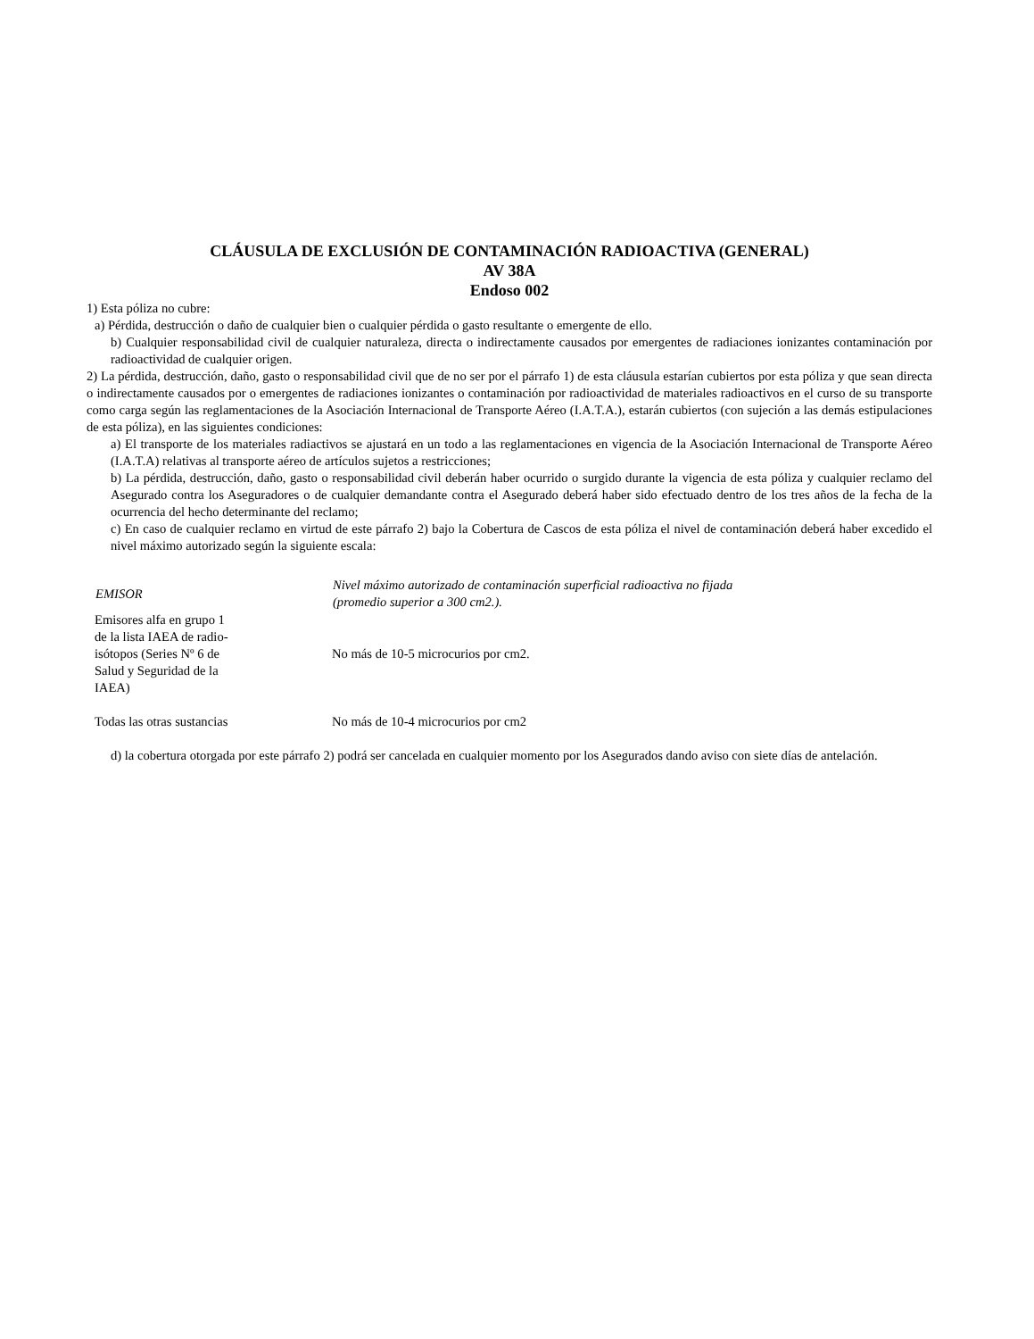CLÁUSULA DE EXCLUSIÓN DE CONTAMINACIÓN RADIOACTIVA (GENERAL)
AV 38A
Endoso 002
1) Esta póliza no cubre:
a) Pérdida, destrucción o daño de cualquier bien o cualquier pérdida o gasto resultante o emergente de ello.
b) Cualquier responsabilidad civil de cualquier naturaleza, directa o indirectamente causados por emergentes de radiaciones ionizantes contaminación por radioactividad de cualquier origen.
2) La pérdida, destrucción, daño, gasto o responsabilidad civil que de no ser por el párrafo 1) de esta cláusula estarían cubiertos por esta póliza y que sean directa o indirectamente causados por o emergentes de radiaciones ionizantes o contaminación por radioactividad de materiales radioactivos en el curso de su transporte como carga según las reglamentaciones de la Asociación Internacional de Transporte Aéreo (I.A.T.A.), estarán cubiertos (con sujeción a las demás estipulaciones de esta póliza), en las siguientes condiciones:
a) El transporte de los materiales radiactivos se ajustará en un todo a las reglamentaciones en vigencia de la Asociación Internacional de Transporte Aéreo (I.A.T.A) relativas al transporte aéreo de artículos sujetos a restricciones;
b) La pérdida, destrucción, daño, gasto o responsabilidad civil deberán haber ocurrido o surgido durante la vigencia de esta póliza y cualquier reclamo del Asegurado contra los Aseguradores o de cualquier demandante contra el Asegurado deberá haber sido efectuado dentro de los tres años de la fecha de la ocurrencia del hecho determinante del reclamo;
c) En caso de cualquier reclamo en virtud de este párrafo 2) bajo la Cobertura de Cascos de esta póliza el nivel de contaminación deberá haber excedido el nivel máximo autorizado según la siguiente escala:
| EMISOR | Nivel máximo autorizado de contaminación superficial radioactiva no fijada (promedio superior a 300 cm2.). |
| --- | --- |
| Emisores alfa en grupo 1 de la lista IAEA de radio- isótopos (Series Nº 6 de Salud y Seguridad de la IAEA) | No más de 10-5 microcurios por cm2. |
| Todas las otras sustancias | No más de 10-4 microcurios por cm2 |
d) la cobertura otorgada por este párrafo 2) podrá ser cancelada en cualquier momento por los Asegurados dando aviso con siete días de antelación.